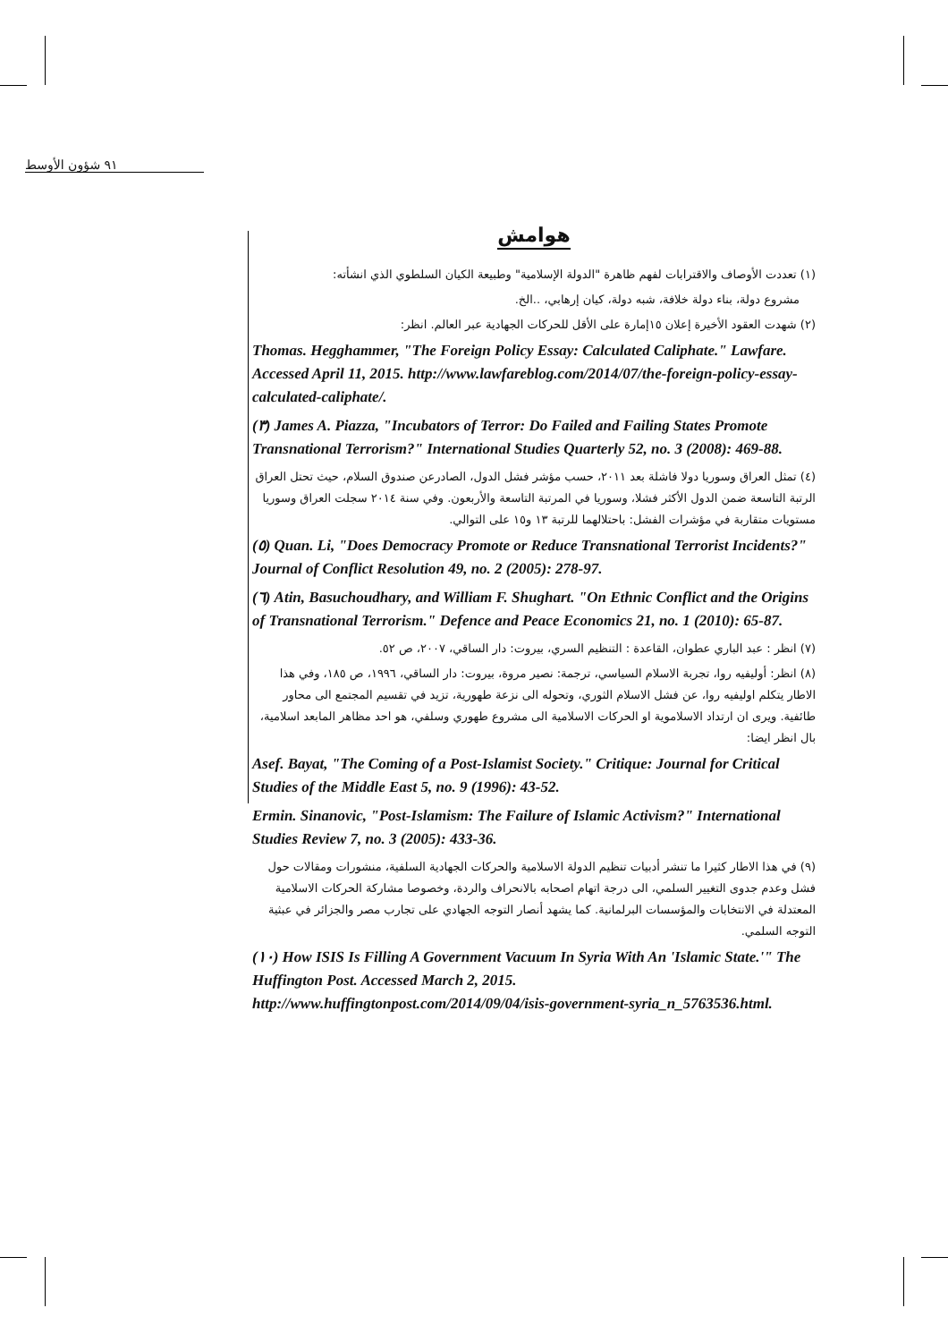٩١ شؤون الأوسط
هوامش
(١) تعددت الأوصاف والاقترابات لفهم ظاهرة "الدولة الإسلامية" وطبيعة الكيان السلطوي الذي انشأته:
مشروع دولة، بناء دولة خلافة، شبه دولة، كيان إرهابي، ..الخ.
(٢) شهدت العقود الأخيرة إعلان ١٥إمارة على الأقل للحركات الجهادية عبر العالم. انظر:
Thomas. Hegghammer, "The Foreign Policy Essay: Calculated Caliphate." Lawfare. Accessed April 11, 2015. http://www.lawfareblog.com/2014/07/the-foreign-policy-essay-calculated-caliphate/.
(٣) James A. Piazza, "Incubators of Terror: Do Failed and Failing States Promote Transnational Terrorism?" International Studies Quarterly 52, no. 3 (2008): 469-88.
(٤) تمثل العراق وسوريا دولا فاشلة بعد ٢٠١١، حسب مؤشر فشل الدول، الصادرعن صندوق السلام، حيث تحتل العراق الرتبة التاسعة ضمن الدول الأكثر فشلا، وسوريا في المرتبة التاسعة والأربعون. وفي سنة ٢٠١٤ سجلت العراق وسوريا مستويات متقاربة في مؤشرات الفشل: باحتلالهما للرتبة ١٣ و١٥ على التوالي.
(٥) Quan. Li, "Does Democracy Promote or Reduce Transnational Terrorist Incidents?" Journal of Conflict Resolution 49, no. 2 (2005): 278-97.
(٦) Atin, Basuchoudhary, and William F. Shughart. "On Ethnic Conflict and the Origins of Transnational Terrorism." Defence and Peace Economics 21, no. 1 (2010): 65-87.
(٧) انظر : عبد الباري عطوان، القاعدة : التنظيم السري، بيروت: دار الساقي، ٢٠٠٧، ص ٥٢.
(٨) انظر: أوليفيه روا، تجربة الاسلام السياسي، ترجمة: نصير مروة، بيروت: دار الساقي، ١٩٩٦، ص ١٨٥، وفي هذا الاطار يتكلم اوليفيه روا، عن فشل الاسلام الثوري، وتحوله الى نزعة طهورية، تزيد في تقسيم المجتمع الى محاور طائفية. ويرى ان ارتداد الاسلاموية او الحركات الاسلامية الى مشروع طهوري وسلفي، هو احد مظاهر المابعد اسلامية، بال انظر ايضا:
Asef. Bayat, "The Coming of a Post-Islamist Society." Critique: Journal for Critical Studies of the Middle East 5, no. 9 (1996): 43-52.
Ermin. Sinanovic, "Post-Islamism: The Failure of Islamic Activism?" International Studies Review 7, no. 3 (2005): 433-36.
(٩) في هذا الاطار كثيرا ما تنشر أدبيات تنظيم الدولة الاسلامية والحركات الجهادية السلفية، منشورات ومقالات حول فشل وعدم جدوى التغيير السلمي، الى درجة اتهام اصحابه بالانحراف والردة، وخصوصا مشاركة الحركات الاسلامية المعتدلة في الانتخابات والمؤسسات البرلمانية. كما يشهد أنصار التوجه الجهادي على تجارب مصر والجزائر في عبثية التوجه السلمي.
(١٠) How ISIS Is Filling A Government Vacuum In Syria With An 'Islamic State.'" The Huffington Post. Accessed March 2, 2015. http://www.huffingtonpost.com/2014/09/04/isis-government-syria_n_5763536.html.